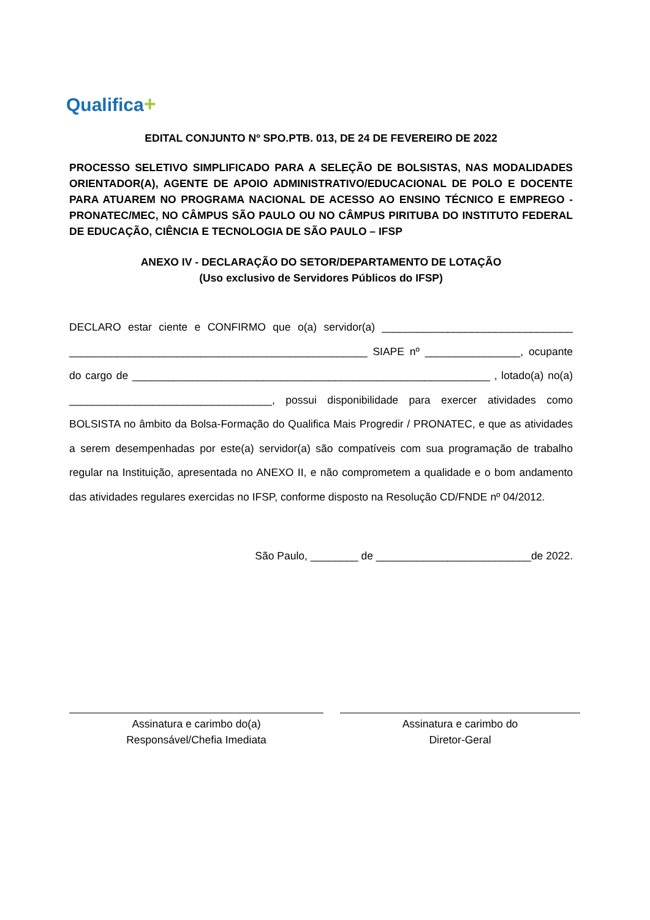Qualifica+
EDITAL CONJUNTO Nº SPO.PTB. 013, DE 24 DE FEVEREIRO DE 2022
PROCESSO SELETIVO SIMPLIFICADO PARA A SELEÇÃO DE BOLSISTAS, NAS MODALIDADES ORIENTADOR(A), AGENTE DE APOIO ADMINISTRATIVO/EDUCACIONAL DE POLO E DOCENTE PARA ATUAREM NO PROGRAMA NACIONAL DE ACESSO AO ENSINO TÉCNICO E EMPREGO - PRONATEC/MEC, NO CÂMPUS SÃO PAULO OU NO CÂMPUS PIRITUBA DO INSTITUTO FEDERAL DE EDUCAÇÃO, CIÊNCIA E TECNOLOGIA DE SÃO PAULO – IFSP
ANEXO IV - DECLARAÇÃO DO SETOR/DEPARTAMENTO DE LOTAÇÃO
(Uso exclusivo de Servidores Públicos do IFSP)
DECLARO estar ciente e CONFIRMO que o(a) servidor(a) ________________________________ __________________________________________________ SIAPE nº ________________, ocupante do cargo de ____________________________________________________________ , lotado(a) no(a) __________________________________, possui disponibilidade para exercer atividades como BOLSISTA no âmbito da Bolsa-Formação do Qualifica Mais Progredir / PRONATEC, e que as atividades a serem desempenhadas por este(a) servidor(a) são compatíveis com sua programação de trabalho regular na Instituição, apresentada no ANEXO II, e não comprometem a qualidade e o bom andamento das atividades regulares exercidas no IFSP, conforme disposto na Resolução CD/FNDE nº 04/2012.
São Paulo, ________ de __________________________de 2022.
Assinatura e carimbo do(a)
Responsável/Chefia Imediata
Assinatura e carimbo do
Diretor-Geral